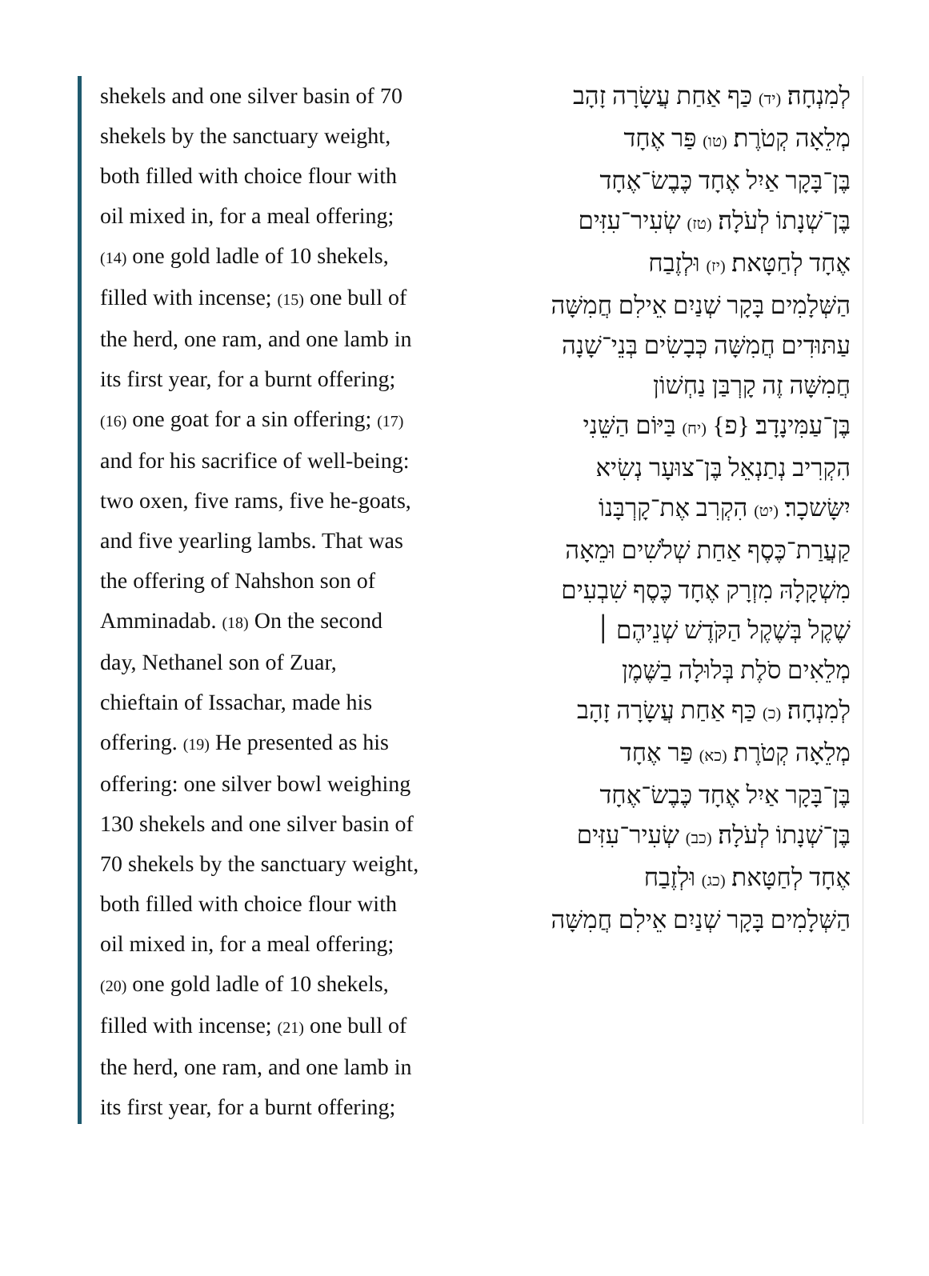shekels and one silver basin of 70
shekels by the sanctuary weight,
both filled with choice flour with
oil mixed in, for a meal offering;
(14) one gold ladle of 10 shekels,
filled with incense; (15) one bull of
the herd, one ram, and one lamb in
its first year, for a burnt offering;
(16) one goat for a sin offering; (17)
and for his sacrifice of well-being:
two oxen, five rams, five he-goats,
and five yearling lambs. That was
the offering of Nahshon son of
Amminadab. (18) On the second
day, Nethanel son of Zuar,
chieftain of Issachar, made his
offering. (19) He presented as his
offering: one silver bowl weighing
130 shekels and one silver basin of
70 shekels by the sanctuary weight,
both filled with choice flour with
oil mixed in, for a meal offering;
(20) one gold ladle of 10 shekels,
filled with incense; (21) one bull of
the herd, one ram, and one lamb in
its first year, for a burnt offering;
לְמִנְחָה׃ (יד) כַּף אַחַת עֲשָׂרָה זָהָב
מְלֵאָה קְטֹרֶת׃ (טו) פַּר אֶחָד
בֶּן־בָּקָר אַיִל אֶחָד כֶּבֶשׂ־אֶחָד
בֶּן־שְׁנָתוֹ לְעֹלָה׃ (טז) שְׂעִיר־עִזִּים
אֶחָד לְחַטָּאת׃ (יז) וּלְזֶבַח
הַשְּׁלָמִים בָּקָר שְׁנַיִם אֵילִם חֲמִשָּׁה
עַתּוּדִים חֲמִשָּׁה כְּבָשִׂים בְּנֵי־שָׁנָה
חֲמִשָּׁה זֶה קָרְבַּן נַחְשׁוֹן
בֶּן־עַמִּינָדָב׃ {פ} (יח) בַּיּוֹם הַשֵּׁנִי
הִקְרִיב נְתַנְאֵל בֶּן־צוּעָר נְשִׂיא
יִשָּׂשכָר׃ (יט) הִקְרִב אֶת־קָרְבָּנוֹ
קַעֲרַת־כֶּסֶף אַחַת שְׁלֹשִׁים וּמֵאָה
מִשְׁקָלָהּ מִזְרָק אֶחָד כֶּסֶף שִׁבְעִים
שֶׁקֶל בְּשֶׁקֶל הַקֹּדֶשׁ שְׁנֵיהֶם ׀
מְלֵאִים סֹלֶת בְּלוּלָה בַשֶּׁמֶן
לְמִנְחָה׃ (כ) כַּף אַחַת עֲשָׂרָה זָהָב
מְלֵאָה קְטֹרֶת׃ (כא) פַּר אֶחָד
בֶּן־בָּקָר אַיִל אֶחָד כֶּבֶשׂ־אֶחָד
בֶּן־שְׁנָתוֹ לְעֹלָה׃ (כב) שְׂעִיר־עִזִּים
אֶחָד לְחַטָּאת׃ (כג) וּלְזֶבַח
הַשְּׁלָמִים בָּקָר שְׁנַיִם אֵילִם חֲמִשָּׁה